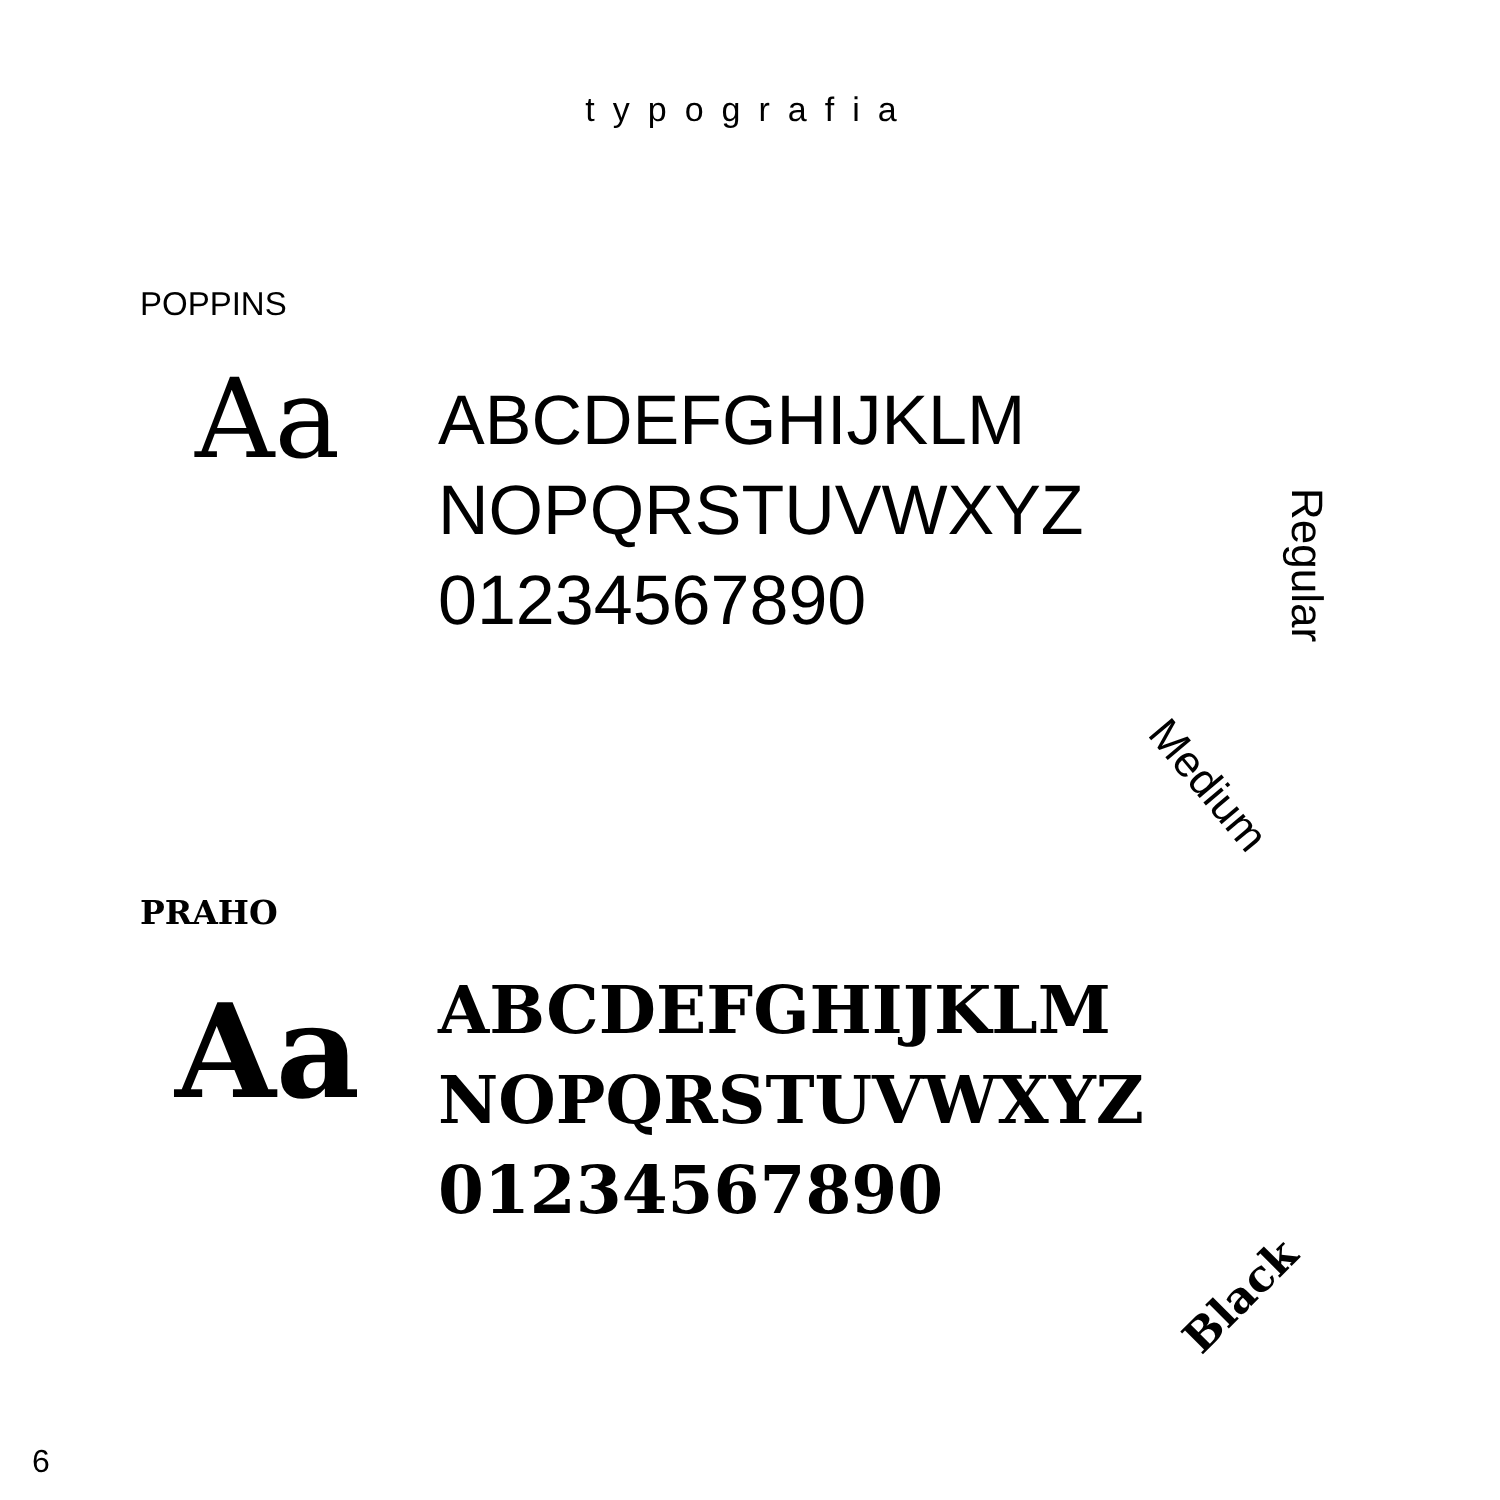typografia
POPPINS
Aa
ABCDEFGHIJKLM
NOPQRSTUVWXYZ
01234567890
Regular
Medium
PRAHO
Aa
ABCDEFGHIJKLM
NOPQRSTUVWXYZ
01234567890
Black
6